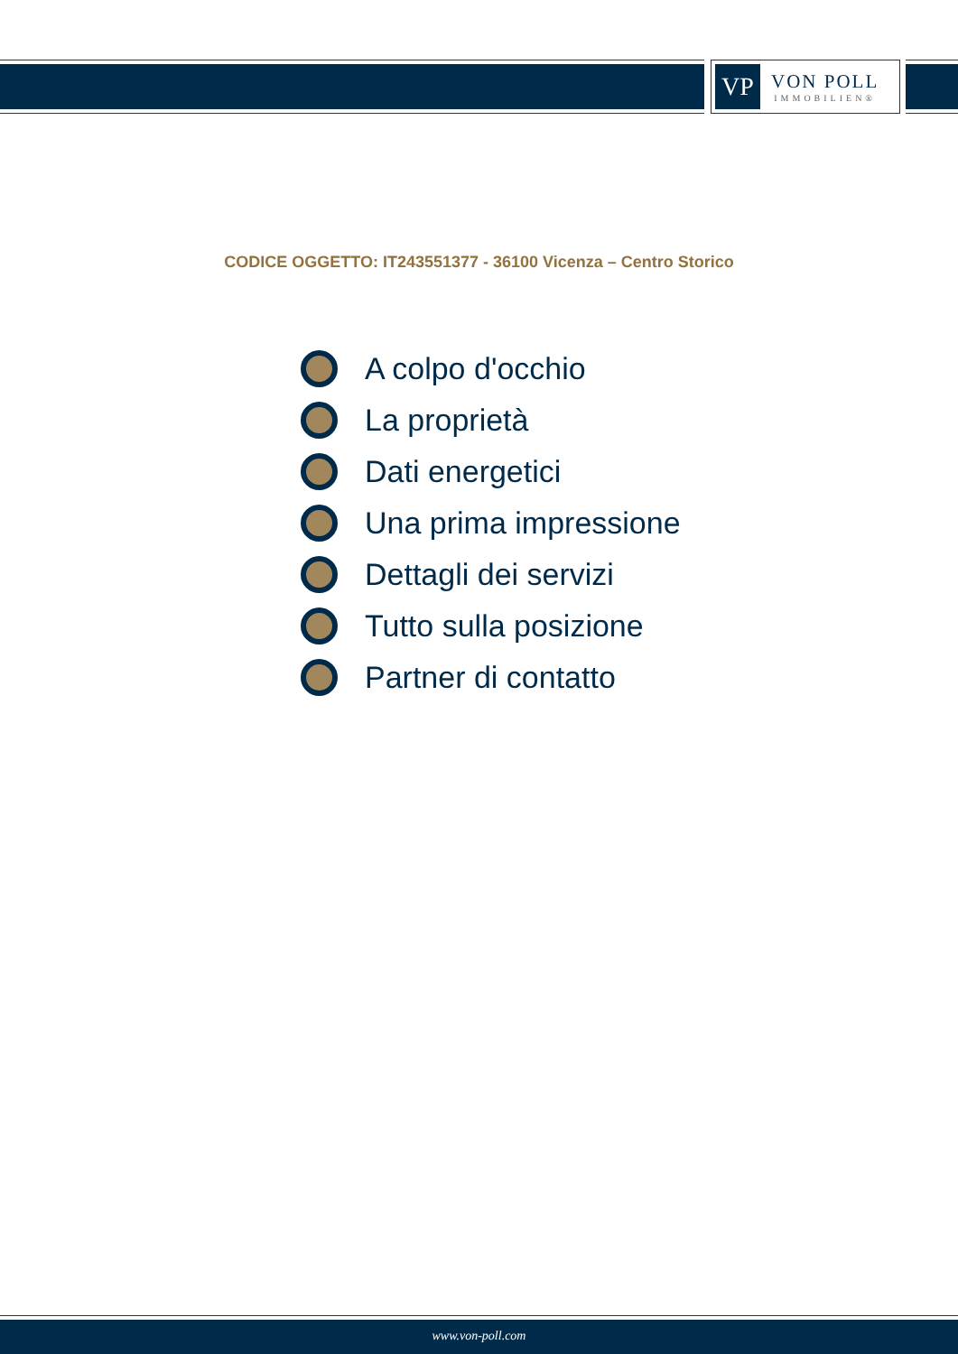VP
VON POLL
IMMOBILIEN®
CODICE OGGETTO: IT243551377 - 36100 Vicenza – Centro Storico
A colpo d'occhio
La proprietà
Dati energetici
Una prima impressione
Dettagli dei servizi
Tutto sulla posizione
Partner di contatto
www.von-poll.com